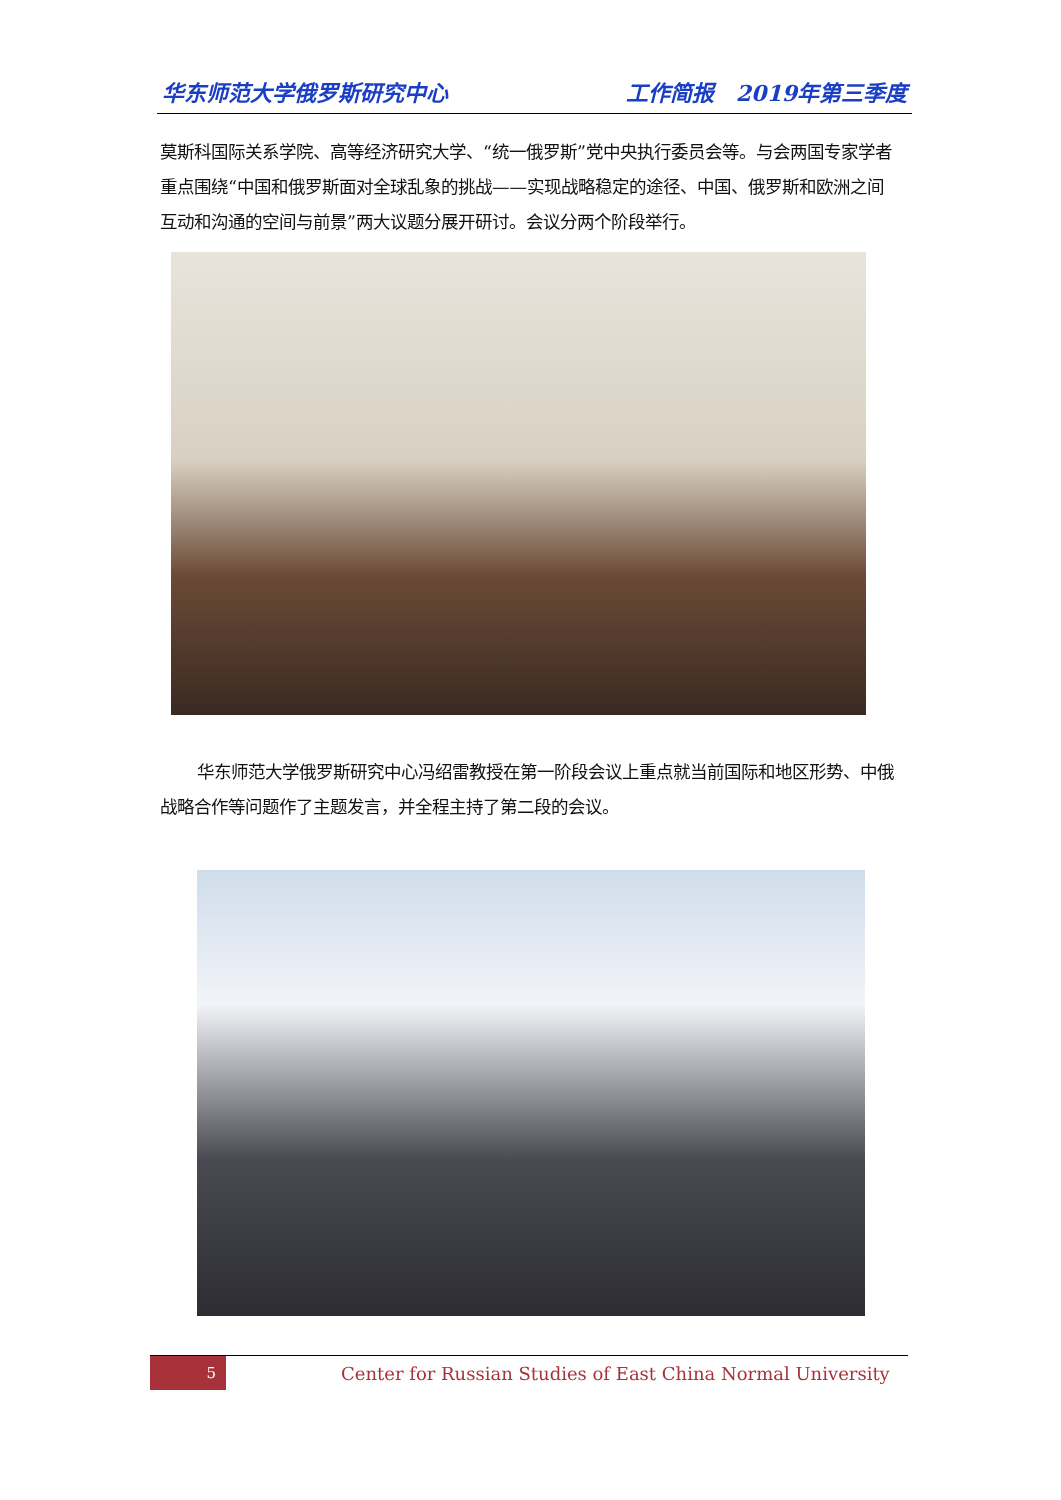华东师范大学俄罗斯研究中心 工作简报　2019年第三季度
莫斯科国际关系学院、高等经济研究大学、“统一俄罗斯”党中央执行委员会等。与会两国专家学者重点围绕“中国和俄罗斯面对全球乱象的挑战——实现战略稳定的途径、中国、俄罗斯和欧洲之间互动和沟通的空间与前景”两大议题分展开研讨。会议分两个阶段举行。
华东师范大学俄罗斯研究中心冯绍雷教授在第一阶段会议上重点就当前国际和地区形势、中俄战略合作等问题作了主题发言，并全程主持了第二段的会议。
5
Center for Russian Studies of East China Normal University